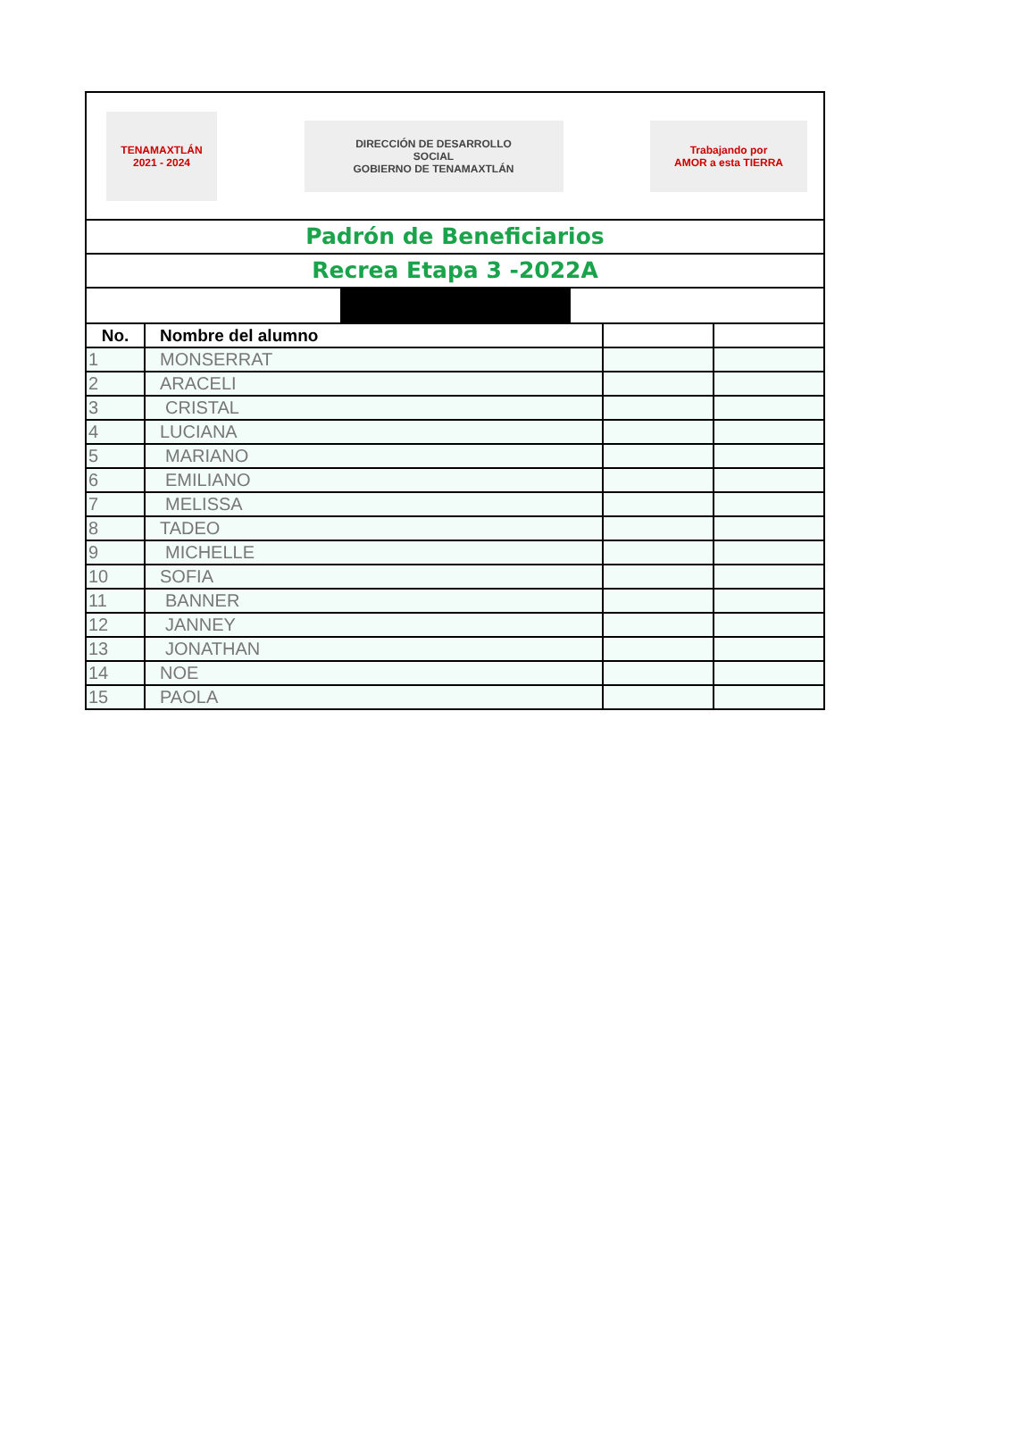TENAMAXTLÁN
2021 - 2024
DIRECCIÓN DE DESARROLLO
SOCIAL
GOBIERNO DE TENAMAXTLÁN
Trabajando por
AMOR a esta TIERRA
Padrón de Beneficiarios
Recrea Etapa 3 -2022A
| No. | Nombre del alumno | | |
| --- | --- | --- | --- |
| 1 | MONSERRAT | | |
| 2 | ARACELI | | |
| 3 | CRISTAL | | |
| 4 | LUCIANA | | |
| 5 | MARIANO | | |
| 6 | EMILIANO | | |
| 7 | MELISSA | | |
| 8 | TADEO | | |
| 9 | MICHELLE | | |
| 10 | SOFIA | | |
| 11 | BANNER | | |
| 12 | JANNEY | | |
| 13 | JONATHAN | | |
| 14 | NOE | | |
| 15 | PAOLA | | |